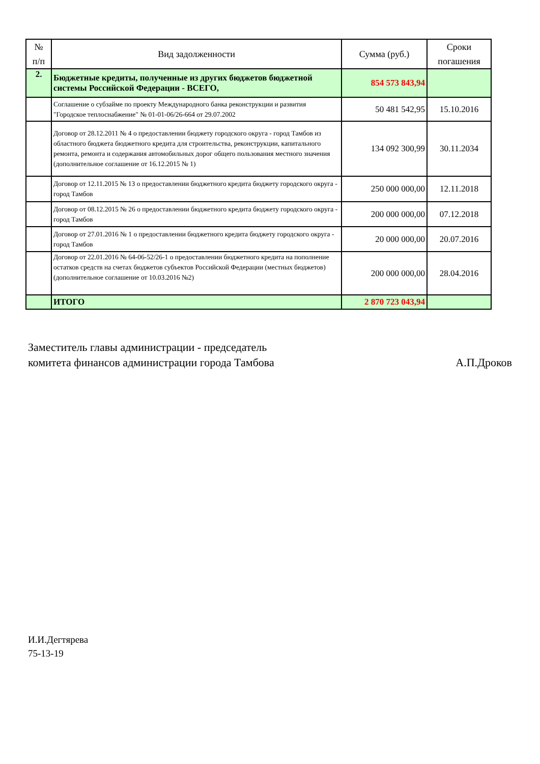| № п/п | Вид задолженности | Сумма (руб.) | Сроки погашения |
| --- | --- | --- | --- |
| 2. | Бюджетные кредиты, полученные из других бюджетов бюджетной системы Российской Федерации - ВСЕГО, | 854 573 843,94 | |
| | Соглашение о субзайме по проекту Международного банка реконструкции и развития "Городское теплоснабжение" № 01-01-06/26-664 от 29.07.2002 | 50 481 542,95 | 15.10.2016 |
| | Договор от 28.12.2011 № 4 о предоставлении бюджету городского округа - город Тамбов из областного бюджета бюджетного кредита для строительства, реконструкции, капитального ремонта, ремонта и содержания автомобильных дорог общего пользования местного значения (дополнительное соглашение от 16.12.2015 № 1) | 134 092 300,99 | 30.11.2034 |
| | Договор от 12.11.2015 № 13 о предоставлении бюджетного кредита бюджету городского округа - город Тамбов | 250 000 000,00 | 12.11.2018 |
| | Договор от 08.12.2015 № 26 о предоставлении бюджетного кредита бюджету городского округа - город Тамбов | 200 000 000,00 | 07.12.2018 |
| | Договор от 27.01.2016 № 1 о предоставлении бюджетного кредита бюджету городского округа - город Тамбов | 20 000 000,00 | 20.07.2016 |
| | Договор от 22.01.2016 № 64-06-52/26-1 о предоставлении бюджетного кредита на пополнение остатков средств на счетах бюджетов субъектов Российской Федерации (местных бюджетов) (дополнительное соглашение от 10.03.2016 №2) | 200 000 000,00 | 28.04.2016 |
| | ИТОГО | 2 870 723 043,94 | |
Заместитель главы администрации - председатель
комитета финансов администрации города Тамбова
А.П.Дроков
И.И.Дегтярева
75-13-19